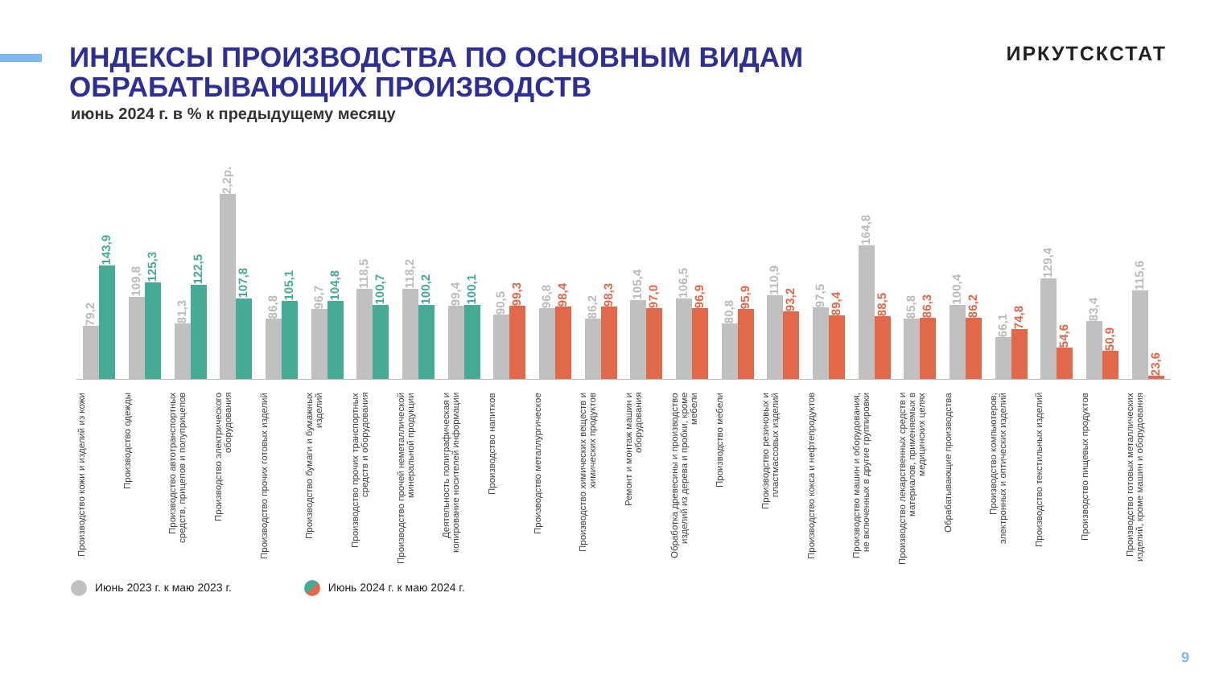ИНДЕКСЫ ПРОИЗВОДСТВА ПО ОСНОВНЫМ ВИДАМ
ОБРАБАТЫВАЮЩИХ ПРОИЗВОДСТВ
ИРКУТСКСТАТ
июнь 2024 г. в % к предыдущему месяцу
79,2
143,9
109,8
125,3
81,3
122,5
2,2р.
107,8
86,8
105,1
96,7
104,8
118,5
100,7
118,2
100,2
99,4
100,1
90,5
99,3
96,8
98,4
86,2
98,3
105,4
97,0
106,5
96,9
80,8
95,9
110,9
93,2
97,5
89,4
164,8
88,5
85,8
86,3
100,4
86,2
66,1
74,8
129,4
54,6
83,4
50,9
115,6
23,6
Производство кожи и изделий из кожи
Производство одежды
Производство автотранспортных средств, прицепов и полуприцепов
Производство электрического оборудования
Производство прочих готовых изделий
Производство бумаги и бумажных изделий
Производство прочих транспортных средств и оборудования
Производство прочей неметаллической минеральной продукции
Деятельность полиграфическая и копирование носителей информации
Производство напитков
Производство металлургическое
Производство химических веществ и химических продуктов
Ремонт и монтаж машин и оборудования
Обработка древесины и производство изделий из дерева и пробки, кроме мебели
Производство мебели
Производство резиновых и пластмассовых изделий
Производство кокса и нефтепродуктов
Производство машин и оборудования, не включенных в другие группировки
Производство лекарственных средств и материалов, применяемых в медицинских целях
Обрабатывающие производства
Производство компьютеров, электронных и оптических изделий
Производство текстильных изделий
Производство пищевых продуктов
Производство готовых металлических изделий, кроме машин и оборудования
Июнь 2023 г. к маю 2023 г. Июнь 2024 г. к маю 2024 г.
9